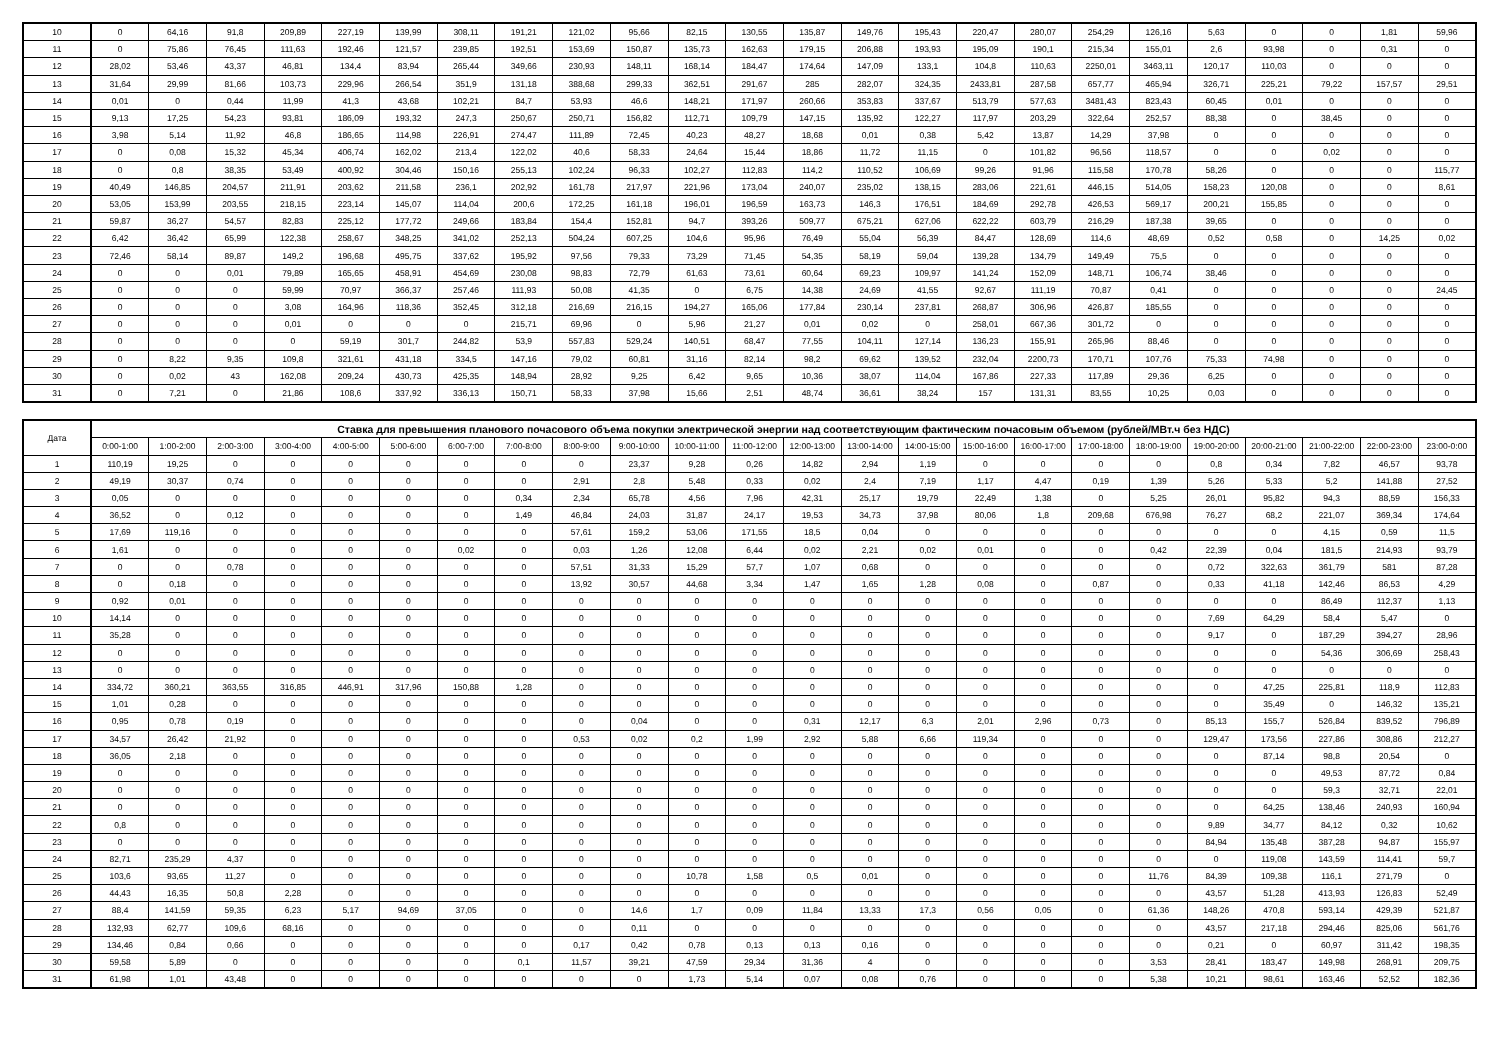| 10 | 0 | 64,16 | 91,8 | 209,89 | 227,19 | 139,99 | 308,11 | 191,21 | 121,02 | 95,66 | 82,15 | 130,55 | 135,87 | 149,76 | 195,43 | 220,47 | 280,07 | 254,29 | 126,16 | 5,63 | 0 | 0 | 1,81 | 59,96 |
| 11 | 0 | 75,86 | 76,45 | 111,63 | 192,46 | 121,57 | 239,85 | 192,51 | 153,69 | 150,87 | 135,73 | 162,63 | 179,15 | 206,88 | 193,93 | 195,09 | 190,1 | 215,34 | 155,01 | 2,6 | 93,98 | 0 | 0,31 | 0 |
| 12 | 28,02 | 53,46 | 43,37 | 46,81 | 134,4 | 83,94 | 265,44 | 349,66 | 230,93 | 148,11 | 168,14 | 184,47 | 174,64 | 147,09 | 133,1 | 104,8 | 110,63 | 2250,01 | 3463,11 | 120,17 | 110,03 | 0 | 0 | 0 |
| 13 | 31,64 | 29,99 | 81,66 | 103,73 | 229,96 | 266,54 | 351,9 | 131,18 | 388,68 | 299,33 | 362,51 | 291,67 | 285 | 282,07 | 324,35 | 2433,81 | 287,58 | 657,77 | 465,94 | 326,71 | 225,21 | 79,22 | 157,57 | 29,51 |
| 14 | 0,01 | 0 | 0,44 | 11,99 | 41,3 | 43,68 | 102,21 | 84,7 | 53,93 | 46,6 | 148,21 | 171,97 | 260,66 | 353,83 | 337,67 | 513,79 | 577,63 | 3481,43 | 823,43 | 60,45 | 0,01 | 0 | 0 | 0 |
| 15 | 9,13 | 17,25 | 54,23 | 93,81 | 186,09 | 193,32 | 247,3 | 250,67 | 250,71 | 156,82 | 112,71 | 109,79 | 147,15 | 135,92 | 122,27 | 117,97 | 203,29 | 322,64 | 252,57 | 88,38 | 0 | 38,45 | 0 | 0 |
| 16 | 3,98 | 5,14 | 11,92 | 46,8 | 186,65 | 114,98 | 226,91 | 274,47 | 111,89 | 72,45 | 40,23 | 48,27 | 18,68 | 0,01 | 0,38 | 5,42 | 13,87 | 14,29 | 37,98 | 0 | 0 | 0 | 0 | 0 |
| 17 | 0 | 0,08 | 15,32 | 45,34 | 406,74 | 162,02 | 213,4 | 122,02 | 40,6 | 58,33 | 24,64 | 15,44 | 18,86 | 11,72 | 11,15 | 0 | 101,82 | 96,56 | 118,57 | 0 | 0 | 0,02 | 0 | 0 |
| 18 | 0 | 0,8 | 38,35 | 53,49 | 400,92 | 304,46 | 150,16 | 255,13 | 102,24 | 96,33 | 102,27 | 112,83 | 114,2 | 110,52 | 106,69 | 99,26 | 91,96 | 115,58 | 170,78 | 58,26 | 0 | 0 | 0 | 115,77 |
| 19 | 40,49 | 146,85 | 204,57 | 211,91 | 203,62 | 211,58 | 236,1 | 202,92 | 161,78 | 217,97 | 221,96 | 173,04 | 240,07 | 235,02 | 138,15 | 283,06 | 221,61 | 446,15 | 514,05 | 158,23 | 120,08 | 0 | 0 | 8,61 |
| 20 | 53,05 | 153,99 | 203,55 | 218,15 | 223,14 | 145,07 | 114,04 | 200,6 | 172,25 | 161,18 | 196,01 | 196,59 | 163,73 | 146,3 | 176,51 | 184,69 | 292,78 | 426,53 | 569,17 | 200,21 | 155,85 | 0 | 0 | 0 |
| 21 | 59,87 | 36,27 | 54,57 | 82,83 | 225,12 | 177,72 | 249,66 | 183,84 | 154,4 | 152,81 | 94,7 | 393,26 | 509,77 | 675,21 | 627,06 | 622,22 | 603,79 | 216,29 | 187,38 | 39,65 | 0 | 0 | 0 | 0 |
| 22 | 6,42 | 36,42 | 65,99 | 122,38 | 258,67 | 348,25 | 341,02 | 252,13 | 504,24 | 607,25 | 104,6 | 95,96 | 76,49 | 55,04 | 56,39 | 84,47 | 128,69 | 114,6 | 48,69 | 0,52 | 0,58 | 0 | 14,25 | 0,02 |
| 23 | 72,46 | 58,14 | 89,87 | 149,2 | 196,68 | 495,75 | 337,62 | 195,92 | 97,56 | 79,33 | 73,29 | 71,45 | 54,35 | 58,19 | 59,04 | 139,28 | 134,79 | 149,49 | 75,5 | 0 | 0 | 0 | 0 | 0 |
| 24 | 0 | 0 | 0,01 | 79,89 | 165,65 | 458,91 | 454,69 | 230,08 | 98,83 | 72,79 | 61,63 | 73,61 | 60,64 | 69,23 | 109,97 | 141,24 | 152,09 | 148,71 | 106,74 | 38,46 | 0 | 0 | 0 | 0 |
| 25 | 0 | 0 | 0 | 59,99 | 70,97 | 366,37 | 257,46 | 111,93 | 50,08 | 41,35 | 0 | 6,75 | 14,38 | 24,69 | 41,55 | 92,67 | 111,19 | 70,87 | 0,41 | 0 | 0 | 0 | 0 | 24,45 |
| 26 | 0 | 0 | 0 | 3,08 | 164,96 | 118,36 | 352,45 | 312,18 | 216,69 | 216,15 | 194,27 | 165,06 | 177,84 | 230,14 | 237,81 | 268,87 | 306,96 | 426,87 | 185,55 | 0 | 0 | 0 | 0 | 0 |
| 27 | 0 | 0 | 0 | 0,01 | 0 | 0 | 0 | 215,71 | 69,96 | 0 | 5,96 | 21,27 | 0,01 | 0,02 | 0 | 258,01 | 667,36 | 301,72 | 0 | 0 | 0 | 0 | 0 | 0 |
| 28 | 0 | 0 | 0 | 0 | 59,19 | 301,7 | 244,82 | 53,9 | 557,83 | 529,24 | 140,51 | 68,47 | 77,55 | 104,11 | 127,14 | 136,23 | 155,91 | 265,96 | 88,46 | 0 | 0 | 0 | 0 | 0 |
| 29 | 0 | 8,22 | 9,35 | 109,8 | 321,61 | 431,18 | 334,5 | 147,16 | 79,02 | 60,81 | 31,16 | 82,14 | 98,2 | 69,62 | 139,52 | 232,04 | 2200,73 | 170,71 | 107,76 | 75,33 | 74,98 | 0 | 0 | 0 |
| 30 | 0 | 0,02 | 43 | 162,08 | 209,24 | 430,73 | 425,35 | 148,94 | 28,92 | 9,25 | 6,42 | 9,65 | 10,36 | 38,07 | 114,04 | 167,86 | 227,33 | 117,89 | 29,36 | 6,25 | 0 | 0 | 0 | 0 |
| 31 | 0 | 7,21 | 0 | 21,86 | 108,6 | 337,92 | 336,13 | 150,71 | 58,33 | 37,98 | 15,66 | 2,51 | 48,74 | 36,61 | 38,24 | 157 | 131,31 | 83,55 | 10,25 | 0,03 | 0 | 0 | 0 | 0 |
| Дата | Ставка для превышения планового почасового объема покупки электрической энергии над соответствующим фактическим почасовым объемом (рублей/МВт.ч без НДС) | | | | | | | | | | | | | | | | | | | | | | | |
| --- | --- | --- | --- | --- | --- | --- | --- | --- | --- | --- | --- | --- | --- | --- | --- | --- | --- | --- | --- | --- | --- | --- | --- | --- |
| | 0:00-1:00 | 1:00-2:00 | 2:00-3:00 | 3:00-4:00 | 4:00-5:00 | 5:00-6:00 | 6:00-7:00 | 7:00-8:00 | 8:00-9:00 | 9:00-10:00 | 10:00-11:00 | 11:00-12:00 | 12:00-13:00 | 13:00-14:00 | 14:00-15:00 | 15:00-16:00 | 16:00-17:00 | 17:00-18:00 | 18:00-19:00 | 19:00-20:00 | 20:00-21:00 | 21:00-22:00 | 22:00-23:00 | 23:00-0:00 |
| 1 | 110,19 | 19,25 | 0 | 0 | 0 | 0 | 0 | 0 | 0 | 23,37 | 9,28 | 0,26 | 14,82 | 2,94 | 1,19 | 0 | 0 | 0 | 0 | 0,8 | 0,34 | 7,82 | 46,57 | 93,78 |
| 2 | 49,19 | 30,37 | 0,74 | 0 | 0 | 0 | 0 | 0 | 2,91 | 2,8 | 5,48 | 0,33 | 0,02 | 2,4 | 7,19 | 1,17 | 4,47 | 0,19 | 1,39 | 5,26 | 5,33 | 5,2 | 141,88 | 27,52 |
| 3 | 0,05 | 0 | 0 | 0 | 0 | 0 | 0 | 0,34 | 2,34 | 65,78 | 4,56 | 7,96 | 42,31 | 25,17 | 19,79 | 22,49 | 1,38 | 0 | 5,25 | 26,01 | 95,82 | 94,3 | 88,59 | 156,33 |
| 4 | 36,52 | 0 | 0,12 | 0 | 0 | 0 | 0 | 1,49 | 46,84 | 24,03 | 31,87 | 24,17 | 19,53 | 34,73 | 37,98 | 80,06 | 1,8 | 209,68 | 676,98 | 76,27 | 68,2 | 221,07 | 369,34 | 174,64 |
| 5 | 17,69 | 119,16 | 0 | 0 | 0 | 0 | 0 | 0 | 57,61 | 159,2 | 53,06 | 171,55 | 18,5 | 0,04 | 0 | 0 | 0 | 0 | 0 | 0 | 0 | 4,15 | 0,59 | 11,5 |
| 6 | 1,61 | 0 | 0 | 0 | 0 | 0 | 0,02 | 0 | 0,03 | 1,26 | 12,08 | 6,44 | 0,02 | 2,21 | 0,02 | 0,01 | 0 | 0 | 0,42 | 22,39 | 0,04 | 181,5 | 214,93 | 93,79 |
| 7 | 0 | 0 | 0,78 | 0 | 0 | 0 | 0 | 0 | 57,51 | 31,33 | 15,29 | 57,7 | 1,07 | 0,68 | 0 | 0 | 0 | 0 | 0 | 0,72 | 322,63 | 361,79 | 581 | 87,28 |
| 8 | 0 | 0,18 | 0 | 0 | 0 | 0 | 0 | 0 | 13,92 | 30,57 | 44,68 | 3,34 | 1,47 | 1,65 | 1,28 | 0,08 | 0 | 0,87 | 0 | 0,33 | 41,18 | 142,46 | 86,53 | 4,29 |
| 9 | 0,92 | 0,01 | 0 | 0 | 0 | 0 | 0 | 0 | 0 | 0 | 0 | 0 | 0 | 0 | 0 | 0 | 0 | 0 | 0 | 0 | 0 | 86,49 | 112,37 | 1,13 |
| 10 | 14,14 | 0 | 0 | 0 | 0 | 0 | 0 | 0 | 0 | 0 | 0 | 0 | 0 | 0 | 0 | 0 | 0 | 0 | 0 | 7,69 | 64,29 | 58,4 | 5,47 | 0 |
| 11 | 35,28 | 0 | 0 | 0 | 0 | 0 | 0 | 0 | 0 | 0 | 0 | 0 | 0 | 0 | 0 | 0 | 0 | 0 | 0 | 9,17 | 0 | 187,29 | 394,27 | 28,96 |
| 12 | 0 | 0 | 0 | 0 | 0 | 0 | 0 | 0 | 0 | 0 | 0 | 0 | 0 | 0 | 0 | 0 | 0 | 0 | 0 | 0 | 0 | 54,36 | 306,69 | 258,43 |
| 13 | 0 | 0 | 0 | 0 | 0 | 0 | 0 | 0 | 0 | 0 | 0 | 0 | 0 | 0 | 0 | 0 | 0 | 0 | 0 | 0 | 0 | 0 | 0 | 0 |
| 14 | 334,72 | 360,21 | 363,55 | 316,85 | 446,91 | 317,96 | 150,88 | 1,28 | 0 | 0 | 0 | 0 | 0 | 0 | 0 | 0 | 0 | 0 | 0 | 0 | 47,25 | 225,81 | 118,9 | 112,83 |
| 15 | 1,01 | 0,28 | 0 | 0 | 0 | 0 | 0 | 0 | 0 | 0 | 0 | 0 | 0 | 0 | 0 | 0 | 0 | 0 | 0 | 0 | 35,49 | 0 | 146,32 | 135,21 |
| 16 | 0,95 | 0,78 | 0,19 | 0 | 0 | 0 | 0 | 0 | 0 | 0,04 | 0 | 0 | 0,31 | 12,17 | 6,3 | 2,01 | 2,96 | 0,73 | 0 | 85,13 | 155,7 | 526,84 | 839,52 | 796,89 |
| 17 | 34,57 | 26,42 | 21,92 | 0 | 0 | 0 | 0 | 0 | 0,53 | 0,02 | 0,2 | 1,99 | 2,92 | 5,88 | 6,66 | 119,34 | 0 | 0 | 0 | 129,47 | 173,56 | 227,86 | 308,86 | 212,27 |
| 18 | 36,05 | 2,18 | 0 | 0 | 0 | 0 | 0 | 0 | 0 | 0 | 0 | 0 | 0 | 0 | 0 | 0 | 0 | 0 | 0 | 0 | 87,14 | 98,8 | 20,54 | 0 |
| 19 | 0 | 0 | 0 | 0 | 0 | 0 | 0 | 0 | 0 | 0 | 0 | 0 | 0 | 0 | 0 | 0 | 0 | 0 | 0 | 0 | 0 | 49,53 | 87,72 | 0,84 |
| 20 | 0 | 0 | 0 | 0 | 0 | 0 | 0 | 0 | 0 | 0 | 0 | 0 | 0 | 0 | 0 | 0 | 0 | 0 | 0 | 0 | 0 | 59,3 | 32,71 | 22,01 |
| 21 | 0 | 0 | 0 | 0 | 0 | 0 | 0 | 0 | 0 | 0 | 0 | 0 | 0 | 0 | 0 | 0 | 0 | 0 | 0 | 0 | 64,25 | 138,46 | 240,93 | 160,94 |
| 22 | 0,8 | 0 | 0 | 0 | 0 | 0 | 0 | 0 | 0 | 0 | 0 | 0 | 0 | 0 | 0 | 0 | 0 | 0 | 0 | 9,89 | 34,77 | 84,12 | 0,32 | 10,62 |
| 23 | 0 | 0 | 0 | 0 | 0 | 0 | 0 | 0 | 0 | 0 | 0 | 0 | 0 | 0 | 0 | 0 | 0 | 0 | 0 | 84,94 | 135,48 | 387,28 | 94,87 | 155,97 |
| 24 | 82,71 | 235,29 | 4,37 | 0 | 0 | 0 | 0 | 0 | 0 | 0 | 0 | 0 | 0 | 0 | 0 | 0 | 0 | 0 | 0 | 0 | 119,08 | 143,59 | 114,41 | 59,7 |
| 25 | 103,6 | 93,65 | 11,27 | 0 | 0 | 0 | 0 | 0 | 0 | 0 | 10,78 | 1,58 | 0,5 | 0,01 | 0 | 0 | 0 | 0 | 11,76 | 84,39 | 109,38 | 116,1 | 271,79 | 0 |
| 26 | 44,43 | 16,35 | 50,8 | 2,28 | 0 | 0 | 0 | 0 | 0 | 0 | 0 | 0 | 0 | 0 | 0 | 0 | 0 | 0 | 0 | 43,57 | 51,28 | 413,93 | 126,83 | 52,49 |
| 27 | 88,4 | 141,59 | 59,35 | 6,23 | 5,17 | 94,69 | 37,05 | 0 | 0 | 14,6 | 1,7 | 0,09 | 11,84 | 13,33 | 17,3 | 0,56 | 0,05 | 0 | 61,36 | 148,26 | 470,8 | 593,14 | 429,39 | 521,87 |
| 28 | 132,93 | 62,77 | 109,6 | 68,16 | 0 | 0 | 0 | 0 | 0 | 0,11 | 0 | 0 | 0 | 0 | 0 | 0 | 0 | 0 | 0 | 43,57 | 217,18 | 294,46 | 825,06 | 561,76 |
| 29 | 134,46 | 0,84 | 0,66 | 0 | 0 | 0 | 0 | 0 | 0,17 | 0,42 | 0,78 | 0,13 | 0,13 | 0,16 | 0 | 0 | 0 | 0 | 0 | 0,21 | 0 | 60,97 | 311,42 | 198,35 |
| 30 | 59,58 | 5,89 | 0 | 0 | 0 | 0 | 0 | 0,1 | 11,57 | 39,21 | 47,59 | 29,34 | 31,36 | 4 | 0 | 0 | 0 | 0 | 3,53 | 28,41 | 183,47 | 149,98 | 268,91 | 209,75 |
| 31 | 61,98 | 1,01 | 43,48 | 0 | 0 | 0 | 0 | 0 | 0 | 0 | 1,73 | 5,14 | 0,07 | 0,08 | 0,76 | 0 | 0 | 0 | 5,38 | 10,21 | 98,61 | 163,46 | 52,52 | 182,36 |